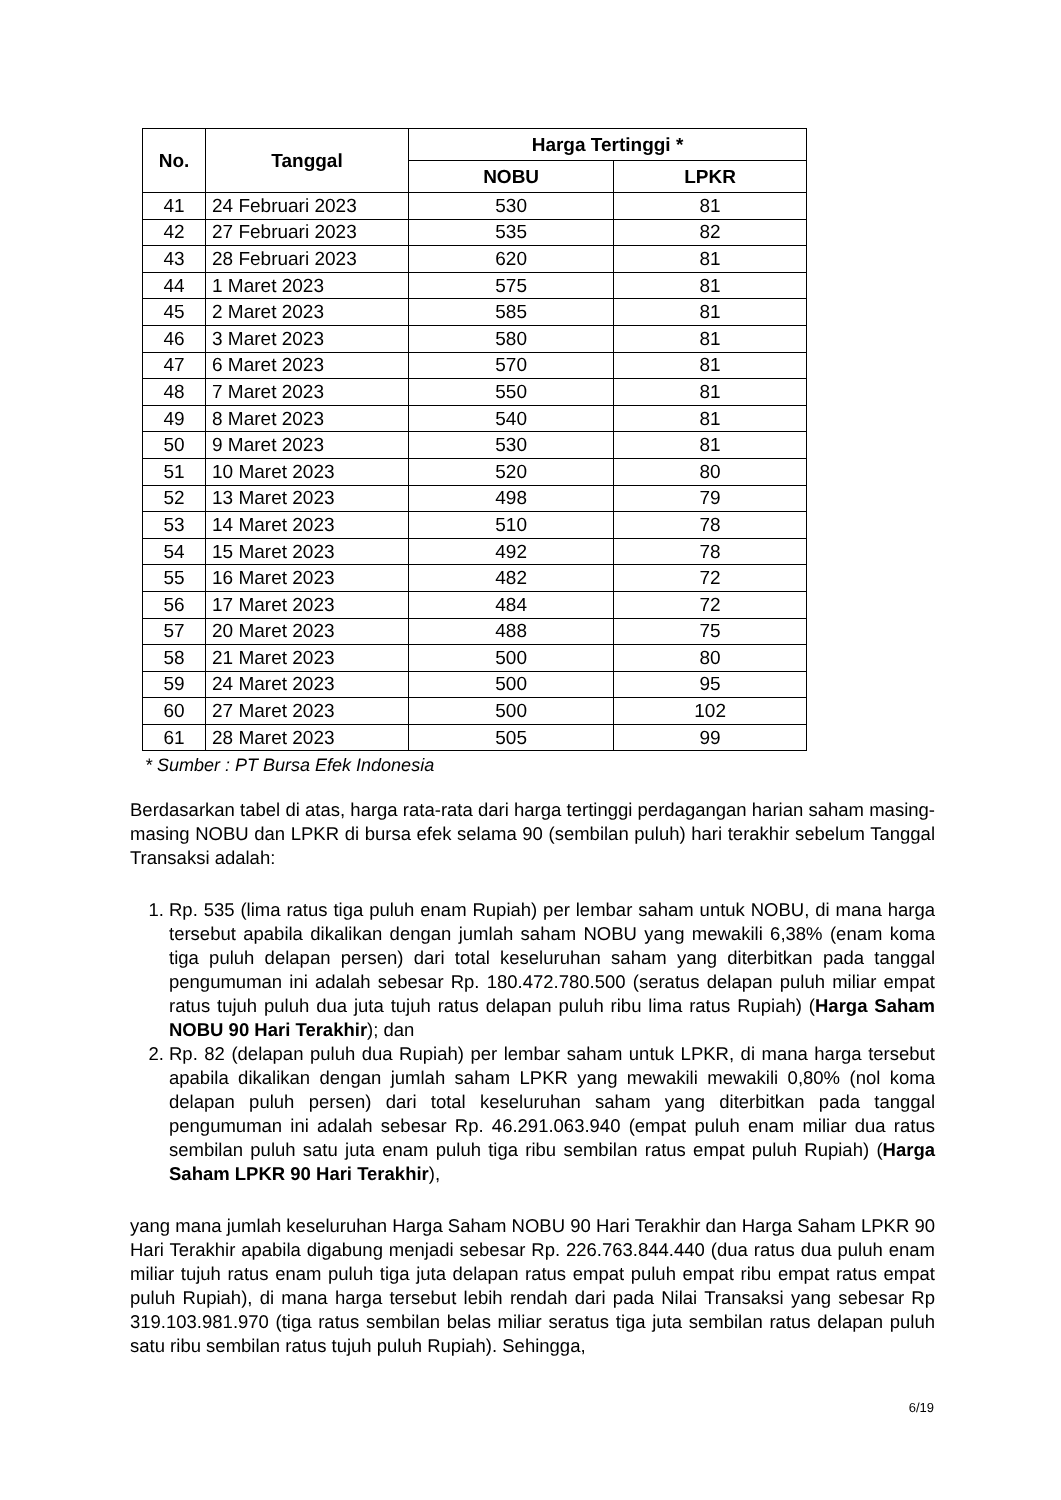| No. | Tanggal | Harga Tertinggi * | |
| --- | --- | --- | --- |
| | | NOBU | LPKR |
| 41 | 24 Februari 2023 | 530 | 81 |
| 42 | 27 Februari 2023 | 535 | 82 |
| 43 | 28 Februari 2023 | 620 | 81 |
| 44 | 1 Maret 2023 | 575 | 81 |
| 45 | 2 Maret 2023 | 585 | 81 |
| 46 | 3 Maret 2023 | 580 | 81 |
| 47 | 6 Maret 2023 | 570 | 81 |
| 48 | 7 Maret 2023 | 550 | 81 |
| 49 | 8 Maret 2023 | 540 | 81 |
| 50 | 9 Maret 2023 | 530 | 81 |
| 51 | 10 Maret 2023 | 520 | 80 |
| 52 | 13 Maret 2023 | 498 | 79 |
| 53 | 14 Maret 2023 | 510 | 78 |
| 54 | 15 Maret 2023 | 492 | 78 |
| 55 | 16 Maret 2023 | 482 | 72 |
| 56 | 17 Maret 2023 | 484 | 72 |
| 57 | 20 Maret 2023 | 488 | 75 |
| 58 | 21 Maret 2023 | 500 | 80 |
| 59 | 24 Maret 2023 | 500 | 95 |
| 60 | 27 Maret 2023 | 500 | 102 |
| 61 | 28 Maret 2023 | 505 | 99 |
* Sumber : PT Bursa Efek Indonesia
Berdasarkan tabel di atas, harga rata-rata dari harga tertinggi perdagangan harian saham masing-masing NOBU dan LPKR di bursa efek selama 90 (sembilan puluh) hari terakhir sebelum Tanggal Transaksi adalah:
1. Rp. 535 (lima ratus tiga puluh enam Rupiah) per lembar saham untuk NOBU, di mana harga tersebut apabila dikalikan dengan jumlah saham NOBU yang mewakili 6,38% (enam koma tiga puluh delapan persen) dari total keseluruhan saham yang diterbitkan pada tanggal pengumuman ini adalah sebesar Rp. 180.472.780.500 (seratus delapan puluh miliar empat ratus tujuh puluh dua juta tujuh ratus delapan puluh ribu lima ratus Rupiah) (Harga Saham NOBU 90 Hari Terakhir); dan
2. Rp. 82 (delapan puluh dua Rupiah) per lembar saham untuk LPKR, di mana harga tersebut apabila dikalikan dengan jumlah saham LPKR yang mewakili mewakili 0,80% (nol koma delapan puluh persen) dari total keseluruhan saham yang diterbitkan pada tanggal pengumuman ini adalah sebesar Rp. 46.291.063.940 (empat puluh enam miliar dua ratus sembilan puluh satu juta enam puluh tiga ribu sembilan ratus empat puluh Rupiah) (Harga Saham LPKR 90 Hari Terakhir),
yang mana jumlah keseluruhan Harga Saham NOBU 90 Hari Terakhir dan Harga Saham LPKR 90 Hari Terakhir apabila digabung menjadi sebesar Rp. 226.763.844.440 (dua ratus dua puluh enam miliar tujuh ratus enam puluh tiga juta delapan ratus empat puluh empat ribu empat ratus empat puluh Rupiah), di mana harga tersebut lebih rendah dari pada Nilai Transaksi yang sebesar Rp 319.103.981.970 (tiga ratus sembilan belas miliar seratus tiga juta sembilan ratus delapan puluh satu ribu sembilan ratus tujuh puluh Rupiah). Sehingga,
6/19